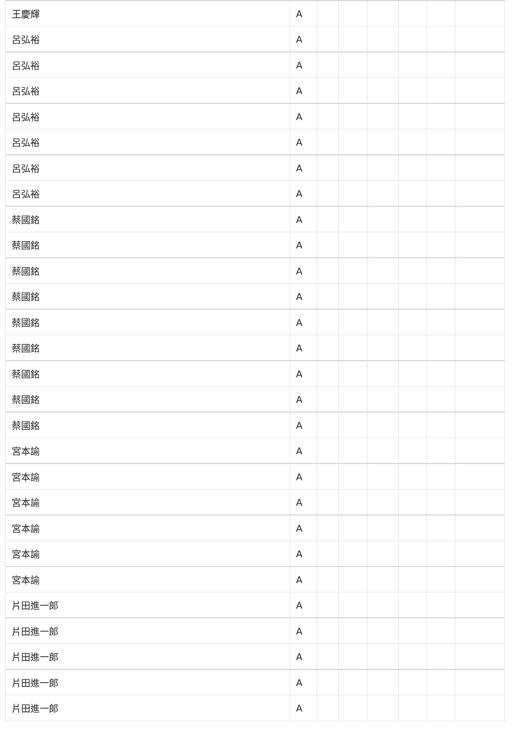| 王慶輝 | A | | | | | | |
| 呂弘裕 | A | | | | | | |
| 呂弘裕 | A | | | | | | |
| 呂弘裕 | A | | | | | | |
| 呂弘裕 | A | | | | | | |
| 呂弘裕 | A | | | | | | |
| 呂弘裕 | A | | | | | | |
| 呂弘裕 | A | | | | | | |
| 蔡國銘 | A | | | | | | |
| 蔡國銘 | A | | | | | | |
| 蔡國銘 | A | | | | | | |
| 蔡國銘 | A | | | | | | |
| 蔡國銘 | A | | | | | | |
| 蔡國銘 | A | | | | | | |
| 蔡國銘 | A | | | | | | |
| 蔡國銘 | A | | | | | | |
| 蔡國銘 | A | | | | | | |
| 宮本諭 | A | | | | | | |
| 宮本諭 | A | | | | | | |
| 宮本諭 | A | | | | | | |
| 宮本諭 | A | | | | | | |
| 宮本諭 | A | | | | | | |
| 宮本諭 | A | | | | | | |
| 片田進一郎 | A | | | | | | |
| 片田進一郎 | A | | | | | | |
| 片田進一郎 | A | | | | | | |
| 片田進一郎 | A | | | | | | |
| 片田進一郎 | A | | | | | | |